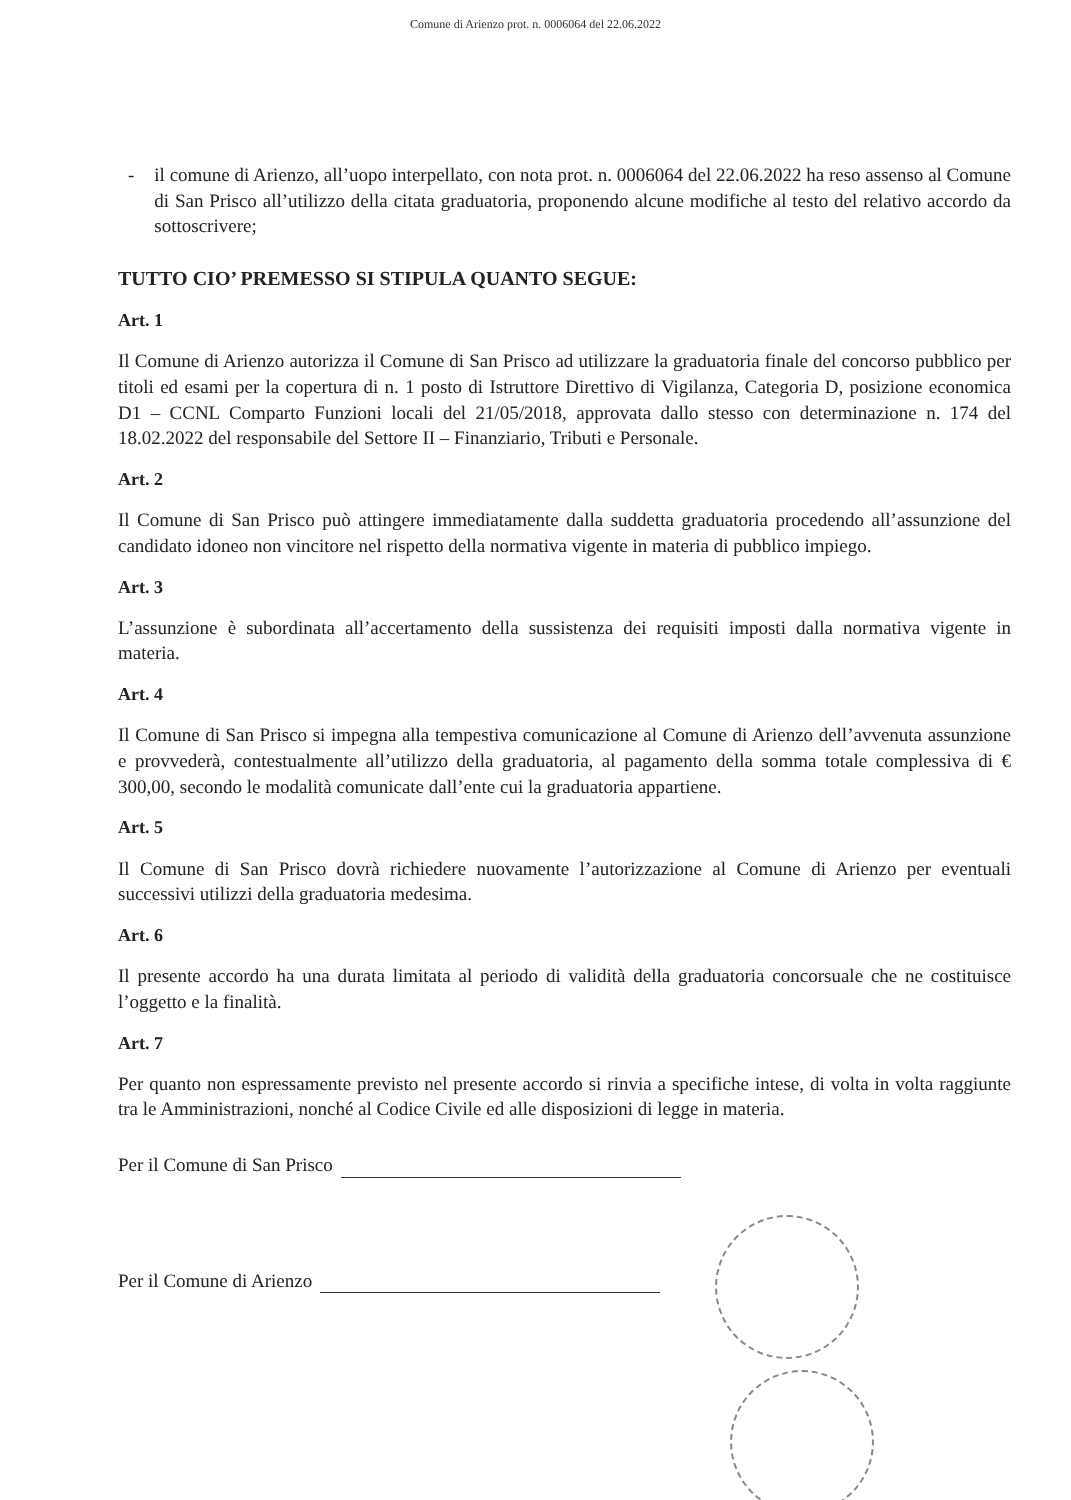Comune di Arienzo prot. n. 0006064 del 22.06.2022
- il comune di Arienzo, all’uopo interpellato, con nota prot. n. 0006064 del 22.06.2022 ha reso assenso al Comune di San Prisco all’utilizzo della citata graduatoria, proponendo alcune modifiche al testo del relativo accordo da sottoscrivere;
TUTTO CIO’ PREMESSO SI STIPULA QUANTO SEGUE:
Art. 1
Il Comune di Arienzo autorizza il Comune di San Prisco ad utilizzare la graduatoria finale del concorso pubblico per titoli ed esami per la copertura di n. 1 posto di Istruttore Direttivo di Vigilanza, Categoria D, posizione economica D1 – CCNL Comparto Funzioni locali del 21/05/2018, approvata dallo stesso con determinazione n. 174 del 18.02.2022 del responsabile del Settore II – Finanziario, Tributi e Personale.
Art. 2
Il Comune di San Prisco può attingere immediatamente dalla suddetta graduatoria procedendo all’assunzione del candidato idoneo non vincitore nel rispetto della normativa vigente in materia di pubblico impiego.
Art. 3
L’assunzione è subordinata all’accertamento della sussistenza dei requisiti imposti dalla normativa vigente in materia.
Art. 4
Il Comune di San Prisco si impegna alla tempestiva comunicazione al Comune di Arienzo dell’avvenuta assunzione e provvederà, contestualmente all’utilizzo della graduatoria, al pagamento della somma totale complessiva di € 300,00, secondo le modalità comunicate dall’ente cui la graduatoria appartiene.
Art. 5
Il Comune di San Prisco dovrà richiedere nuovamente l’autorizzazione al Comune di Arienzo per eventuali successivi utilizzi della graduatoria medesima.
Art. 6
Il presente accordo ha una durata limitata al periodo di validità della graduatoria concorsuale che ne costituisce l’oggetto e la finalità.
Art. 7
Per quanto non espressamente previsto nel presente accordo si rinvia a specifiche intese, di volta in volta raggiunte tra le Amministrazioni, nonché al Codice Civile ed alle disposizioni di legge in materia.
Per il Comune di San Prisco
Per il Comune di Arienzo